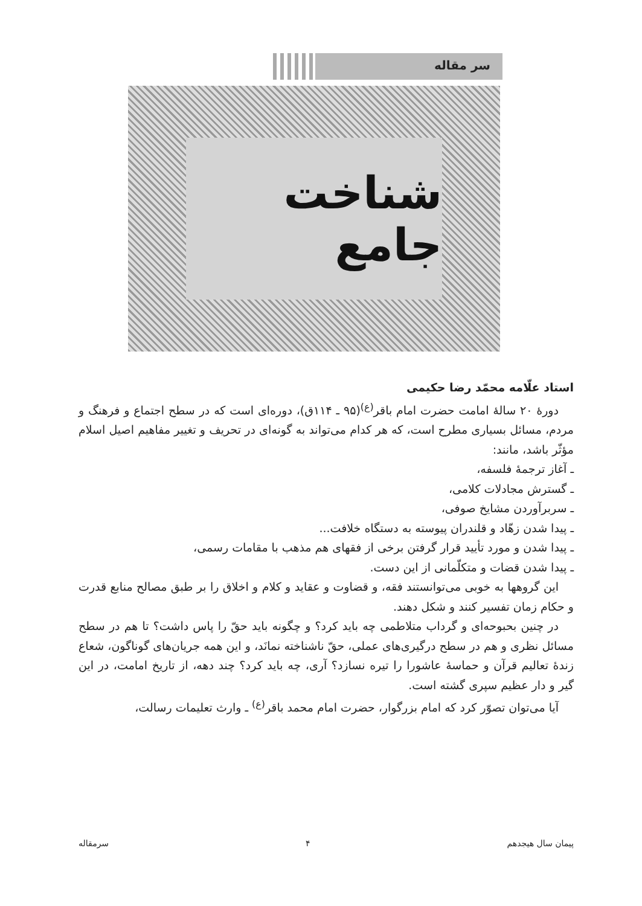سر مقاله
شناخت جامع
استاد علّامه محمّد رضا حکیمی
دورهٔ ۲۰ سالهٔ امامت حضرت امام باقر<sup>(ع)</sup>(۹۵ ـ ۱۱۴ق)، دوره‌ای است که در سطح اجتماع و فرهنگ و مردم، مسائل بسیاری مطرح است، که هر کدام می‌تواند به گونه‌ای در تحریف و تغییر مفاهیم اصیل اسلام مؤثّر باشد، مانند:
ـ آغاز ترجمهٔ فلسفه،
ـ گسترش مجادلات کلامی،
ـ سربرآوردن مشایخ صوفی،
ـ پیدا شدن زهّاد و قلندران پیوسته به دستگاه خلافت...
ـ پیدا شدن و مورد تأیید قرار گرفتن برخی از فقهای هم مذهب با مقامات رسمی،
ـ پیدا شدن قضات و متکلّمانی از این دست.
این گروهها به خوبی می‌توانستند فقه، و قضاوت و عقاید و کلام و اخلاق را بر طبق مصالح منابع قدرت و حکام زمان تفسیر کنند و شکل دهند.
در چنین بحبوحه‌ای و گرداب متلاطمی چه باید کرد؟ و چگونه باید حقّ را پاس داشت؟ تا هم در سطح مسائل نظری و هم در سطح درگیری‌های عملی، حقّ ناشناخته نمانَد، و این همه جریان‌های گوناگون، شعاع زندهٔ تعالیم قرآن و حماسهٔ عاشورا را تیره نسازد؟ آری، چه باید کرد؟ چند دهه، از تاریخ امامت، در این گیر و دار عظیم سپری گشته است.
آیا می‌توان تصوّر کرد که امام بزرگوار، حضرت امام محمد باقر<sup>(ع)</sup> ـ وارث تعلیمات رسالت،
پیمان سال هیجدهم ۴ سرمقاله